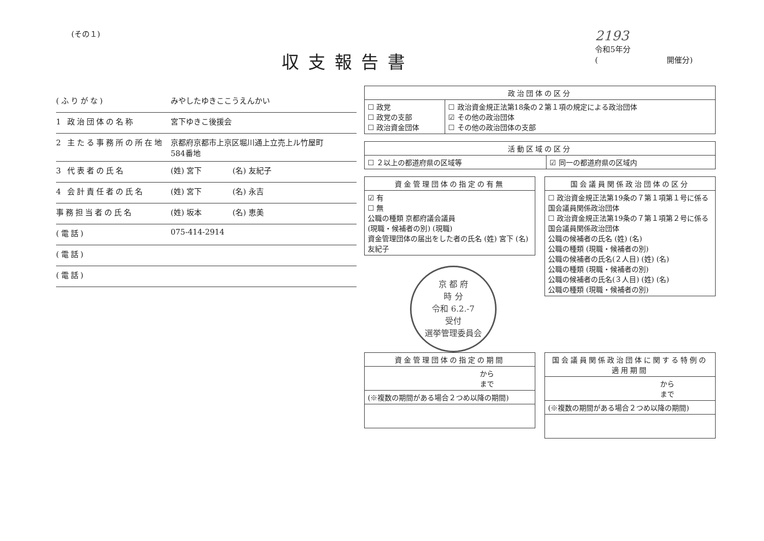(その１)
収支報告書
2193
令和5年分
(　　　　　　　　　開催分)
(ふりがな) みやしたゆきここうえんかい
1 政治団体の名称 宮下ゆきこ後援会
2 主たる事務所の所在地 京都府京都市上京区堀川通上立売上ル竹屋町
584番地
3 代表者の氏名 (姓) 宮下　　　　(名) 友紀子
4 会計責任者の氏名 (姓) 宮下　　　　(名) 永吉
事務担当者の氏名 (姓) 坂本　　　　(名) 恵美
(電話) 075-414-2914
(電話)
(電話)
| 政治団体の区分 | |
| --- | --- |
| ☐ 政党 ☐ 政党の支部 ☐ 政治資金団体 | ☐ 政治資金規正法第18条の２第１項の規定による政治団体 ☑ その他の政治団体 ☐ その他の政治団体の支部 |
| 活動区域の区分 | |
| --- | --- |
| ☐ ２以上の都道府県の区域等 | ☑ 同一の都道府県の区域内 |
| 資金管理団体の指定の有無 |
| --- |
| ☑ 有 ☐ 無 公職の種類 京都府議会議員 (現職・候補者の別) (現職) 資金管理団体の届出をした者の氏名 (姓) 宮下 (名) 友紀子 |
京 都 府
時 分
令和 6.2.-7
受付
選挙管理委員会
| 国会議員関係政治団体の区分 |
| --- |
| ☐ 政治資金規正法第19条の７第１項第１号に係る国会議員関係政治団体 ☐ 政治資金規正法第19条の７第１項第２号に係る国会議員関係政治団体 公職の候補者の氏名 (姓) (名) 公職の種類 (現職・候補者の別) 公職の候補者の氏名(２人目) (姓) (名) 公職の種類 (現職・候補者の別) 公職の候補者の氏名(３人目) (姓) (名) 公職の種類 (現職・候補者の別) |
| 資金管理団体の指定の期間 |
| --- |
| から まで |
| (※複数の期間がある場合２つめ以降の期間) |
| 国会議員関係政治団体に関する特例の適用期間 |
| --- |
| から まで |
| (※複数の期間がある場合２つめ以降の期間) |